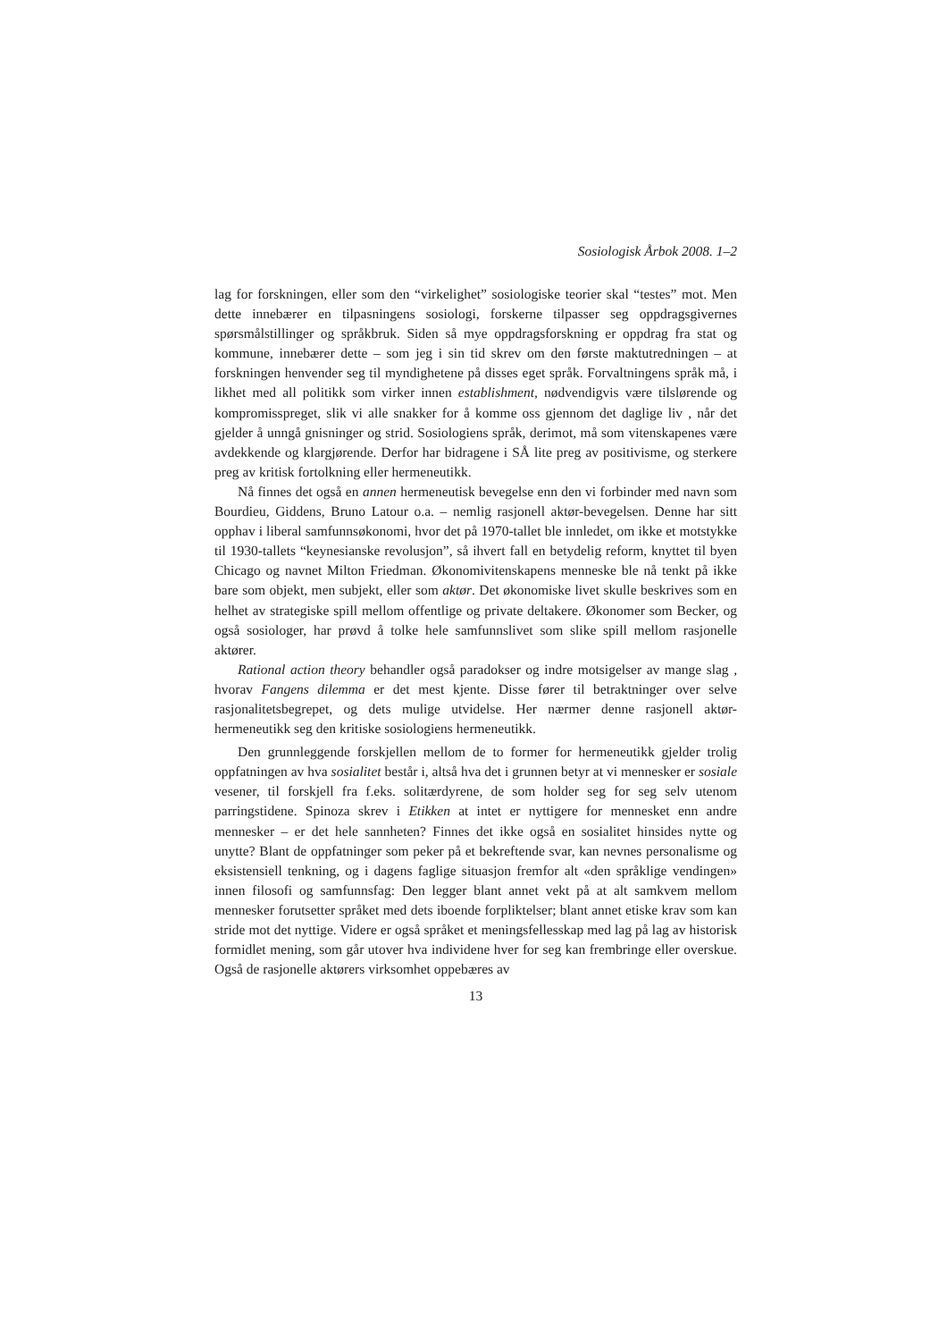Sosiologisk Årbok 2008. 1–2
lag for forskningen, eller som den “virkelighet” sosiologiske teorier skal “testes” mot. Men dette innebærer en tilpasningens sosiologi, forskerne tilpasser seg oppdragsgivernes spørsmålstillinger og språkbruk. Siden så mye oppdragsforskning er oppdrag fra stat og kommune, innebærer dette – som jeg i sin tid skrev om den første maktutredningen – at forskningen henvender seg til myndighetene på disses eget språk. Forvaltningens språk må, i likhet med all politikk som virker innen establishment, nødvendigvis være tilslørende og kompromisspreget, slik vi alle snakker for å komme oss gjennom det daglige liv , når det gjelder å unngå gnisninger og strid. Sosiologiens språk, derimot, må som vitenskapenes være avdekkende og klargjørende. Derfor har bidragene i SÅ lite preg av positivisme, og sterkere preg av kritisk fortolkning eller hermeneutikk.
Nå finnes det også en annen hermeneutisk bevegelse enn den vi forbinder med navn som Bourdieu, Giddens, Bruno Latour o.a. – nemlig rasjonell aktør-bevegelsen. Denne har sitt opphav i liberal samfunnsøkonomi, hvor det på 1970-tallet ble innledet, om ikke et motstykke til 1930-tallets “keynesianske revolusjon”, så ihvert fall en betydelig reform, knyttet til byen Chicago og navnet Milton Friedman. Økonomivitenskapens menneske ble nå tenkt på ikke bare som objekt, men subjekt, eller som aktør. Det økonomiske livet skulle beskrives som en helhet av strategiske spill mellom offentlige og private deltakere. Økonomer som Becker, og også sosiologer, har prøvd å tolke hele samfunnslivet som slike spill mellom rasjonelle aktører.
Rational action theory behandler også paradokser og indre motsigelser av mange slag , hvorav Fangens dilemma er det mest kjente. Disse fører til betraktninger over selve rasjonalitetsbegrepet, og dets mulige utvidelse. Her nærmer denne rasjonell aktør-hermeneutikk seg den kritiske sosiologiens hermeneutikk.
Den grunnleggende forskjellen mellom de to former for hermeneutikk gjelder trolig oppfatningen av hva sosialitet består i, altså hva det i grunnen betyr at vi mennesker er sosiale vesener, til forskjell fra f.eks. solitærdyrene, de som holder seg for seg selv utenom parringstidene. Spinoza skrev i Etikken at intet er nyttigere for mennesket enn andre mennesker – er det hele sannheten? Finnes det ikke også en sosialitet hinsides nytte og unytte? Blant de oppfatninger som peker på et bekreftende svar, kan nevnes personalisme og eksistensiell tenkning, og i dagens faglige situasjon fremfor alt «den språklige vendingen» innen filosofi og samfunnsfag: Den legger blant annet vekt på at alt samkvem mellom mennesker forutsetter språket med dets iboende forpliktelser; blant annet etiske krav som kan stride mot det nyttige. Videre er også språket et meningsfellesskap med lag på lag av historisk formidlet mening, som går utover hva individene hver for seg kan frembringe eller overskue. Også de rasjonelle aktørers virksomhet oppebæres av
13